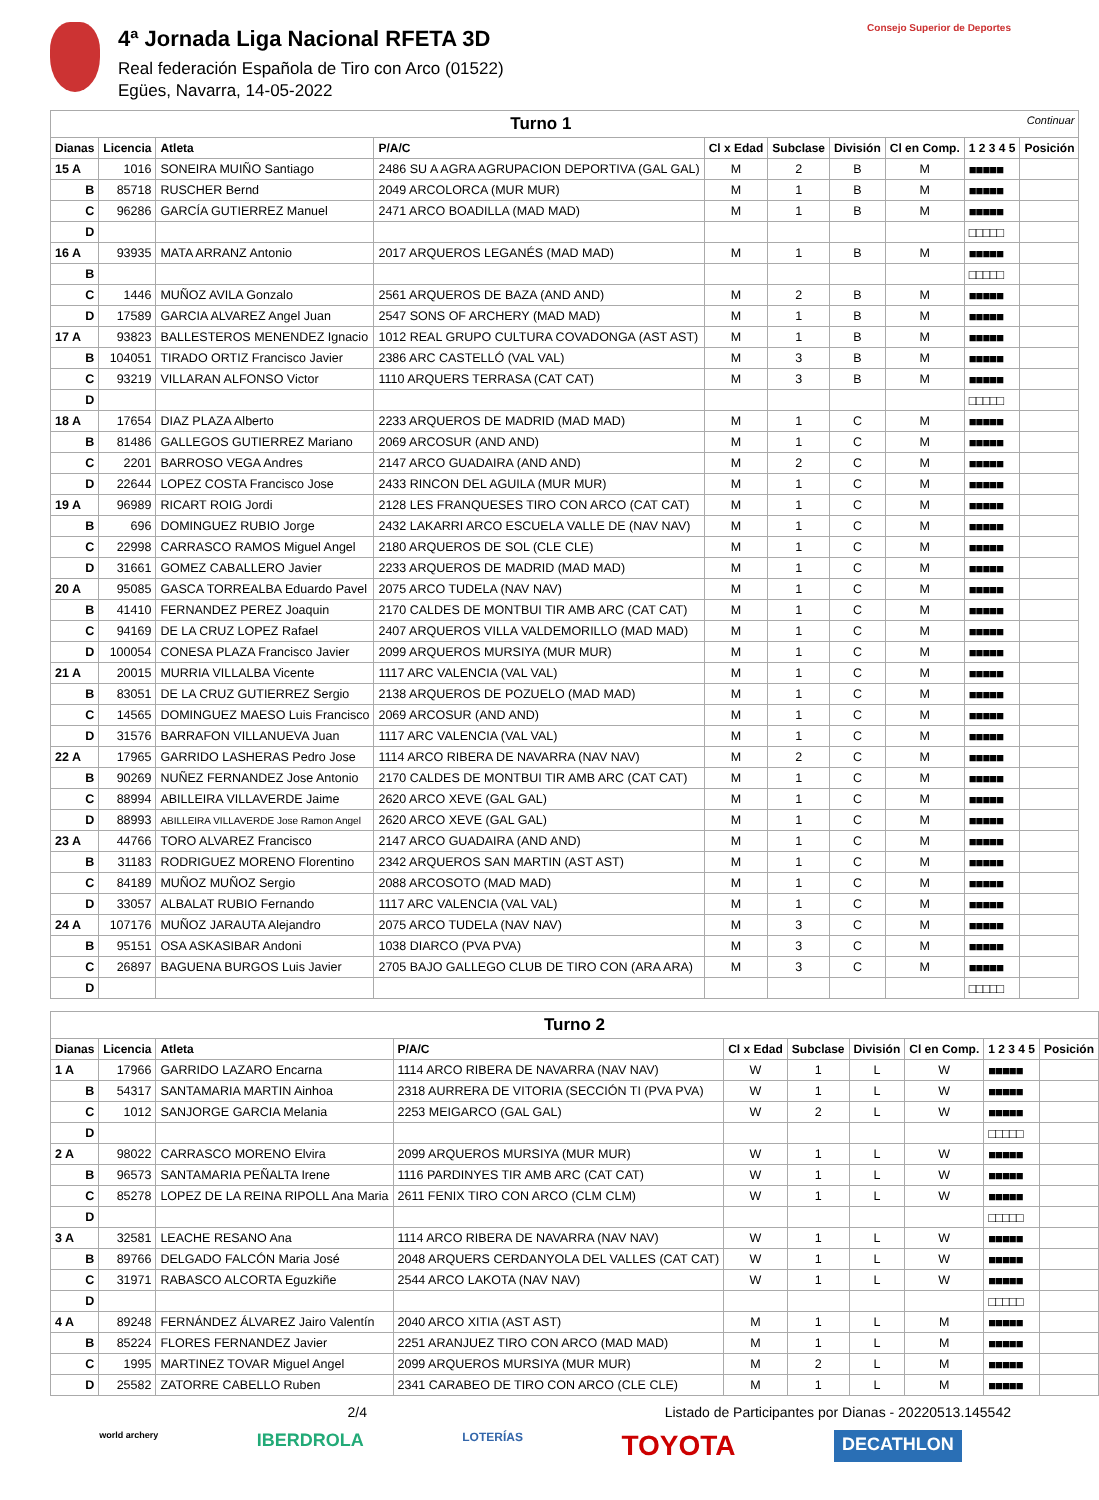4ª Jornada Liga Nacional RFETA 3D
Real federación Española de Tiro con Arco (01522)
Egües, Navarra, 14-05-2022
Consejo Superior de Deportes
| Turno 1 Continuar | | | | | | | | | |
| Dianas | Licencia | Atleta | P/A/C | Cl x Edad | Subclase | División | Cl en Comp. | 1 2 3 4 5 | Posición |
| 15 A | 1016 | SONEIRA MUIÑO Santiago | 2486 SU A AGRA AGRUPACION DEPORTIVA (GAL GAL) | M | 2 | B | M | ■■■■■ | |
| B | 85718 | RUSCHER Bernd | 2049 ARCOLORCA (MUR MUR) | M | 1 | B | M | ■■■■■ | |
| C | 96286 | GARCÍA GUTIERREZ Manuel | 2471 ARCO BOADILLA (MAD MAD) | M | 1 | B | M | ■■■■■ | |
| D | | | | | | | | □□□□□ | |
| 16 A | 93935 | MATA ARRANZ Antonio | 2017 ARQUEROS LEGANÉS (MAD MAD) | M | 1 | B | M | ■■■■■ | |
| B | | | | | | | | □□□□□ | |
| C | 1446 | MUÑOZ AVILA Gonzalo | 2561 ARQUEROS DE BAZA (AND AND) | M | 2 | B | M | ■■■■■ | |
| D | 17589 | GARCIA ALVAREZ Angel Juan | 2547 SONS OF ARCHERY (MAD MAD) | M | 1 | B | M | ■■■■■ | |
| 17 A | 93823 | BALLESTEROS MENENDEZ Ignacio | 1012 REAL GRUPO CULTURA COVADONGA (AST AST) | M | 1 | B | M | ■■■■■ | |
| B | 104051 | TIRADO ORTIZ Francisco Javier | 2386 ARC CASTELLÓ (VAL VAL) | M | 3 | B | M | ■■■■■ | |
| C | 93219 | VILLARAN ALFONSO Victor | 1110 ARQUERS TERRASA (CAT CAT) | M | 3 | B | M | ■■■■■ | |
| D | | | | | | | | □□□□□ | |
| 18 A | 17654 | DIAZ PLAZA Alberto | 2233 ARQUEROS DE MADRID (MAD MAD) | M | 1 | C | M | ■■■■■ | |
| B | 81486 | GALLEGOS GUTIERREZ Mariano | 2069 ARCOSUR (AND AND) | M | 1 | C | M | ■■■■■ | |
| C | 2201 | BARROSO VEGA Andres | 2147 ARCO GUADAIRA (AND AND) | M | 2 | C | M | ■■■■■ | |
| D | 22644 | LOPEZ COSTA Francisco Jose | 2433 RINCON DEL AGUILA (MUR MUR) | M | 1 | C | M | ■■■■■ | |
| 19 A | 96989 | RICART ROIG Jordi | 2128 LES FRANQUESES TIRO CON ARCO (CAT CAT) | M | 1 | C | M | ■■■■■ | |
| B | 696 | DOMINGUEZ RUBIO Jorge | 2432 LAKARRI ARCO ESCUELA VALLE DE (NAV NAV) | M | 1 | C | M | ■■■■■ | |
| C | 22998 | CARRASCO RAMOS Miguel Angel | 2180 ARQUEROS DE SOL (CLE CLE) | M | 1 | C | M | ■■■■■ | |
| D | 31661 | GOMEZ CABALLERO Javier | 2233 ARQUEROS DE MADRID (MAD MAD) | M | 1 | C | M | ■■■■■ | |
| 20 A | 95085 | GASCA TORREALBA Eduardo Pavel | 2075 ARCO TUDELA (NAV NAV) | M | 1 | C | M | ■■■■■ | |
| B | 41410 | FERNANDEZ PEREZ Joaquin | 2170 CALDES DE MONTBUI TIR AMB ARC (CAT CAT) | M | 1 | C | M | ■■■■■ | |
| C | 94169 | DE LA CRUZ LOPEZ Rafael | 2407 ARQUEROS VILLA VALDEMORILLO (MAD MAD) | M | 1 | C | M | ■■■■■ | |
| D | 100054 | CONESA PLAZA Francisco Javier | 2099 ARQUEROS MURSIYA (MUR MUR) | M | 1 | C | M | ■■■■■ | |
| 21 A | 20015 | MURRIA VILLALBA Vicente | 1117 ARC VALENCIA (VAL VAL) | M | 1 | C | M | ■■■■■ | |
| B | 83051 | DE LA CRUZ GUTIERREZ Sergio | 2138 ARQUEROS DE POZUELO (MAD MAD) | M | 1 | C | M | ■■■■■ | |
| C | 14565 | DOMINGUEZ MAESO Luis Francisco | 2069 ARCOSUR (AND AND) | M | 1 | C | M | ■■■■■ | |
| D | 31576 | BARRAFON VILLANUEVA Juan | 1117 ARC VALENCIA (VAL VAL) | M | 1 | C | M | ■■■■■ | |
| 22 A | 17965 | GARRIDO LASHERAS Pedro Jose | 1114 ARCO RIBERA DE NAVARRA (NAV NAV) | M | 2 | C | M | ■■■■■ | |
| B | 90269 | NUÑEZ FERNANDEZ Jose Antonio | 2170 CALDES DE MONTBUI TIR AMB ARC (CAT CAT) | M | 1 | C | M | ■■■■■ | |
| C | 88994 | ABILLEIRA VILLAVERDE Jaime | 2620 ARCO XEVE (GAL GAL) | M | 1 | C | M | ■■■■■ | |
| D | 88993 | ABILLEIRA VILLAVERDE Jose Ramon Angel | 2620 ARCO XEVE (GAL GAL) | M | 1 | C | M | ■■■■■ | |
| 23 A | 44766 | TORO ALVAREZ Francisco | 2147 ARCO GUADAIRA (AND AND) | M | 1 | C | M | ■■■■■ | |
| B | 31183 | RODRIGUEZ MORENO Florentino | 2342 ARQUEROS SAN MARTIN (AST AST) | M | 1 | C | M | ■■■■■ | |
| C | 84189 | MUÑOZ MUÑOZ Sergio | 2088 ARCOSOTO (MAD MAD) | M | 1 | C | M | ■■■■■ | |
| D | 33057 | ALBALAT RUBIO Fernando | 1117 ARC VALENCIA (VAL VAL) | M | 1 | C | M | ■■■■■ | |
| 24 A | 107176 | MUÑOZ JARAUTA Alejandro | 2075 ARCO TUDELA (NAV NAV) | M | 3 | C | M | ■■■■■ | |
| B | 95151 | OSA ASKASIBAR Andoni | 1038 DIARCO (PVA PVA) | M | 3 | C | M | ■■■■■ | |
| C | 26897 | BAGUENA BURGOS Luis Javier | 2705 BAJO GALLEGO CLUB DE TIRO CON (ARA ARA) | M | 3 | C | M | ■■■■■ | |
| D | | | | | | | | □□□□□ | |
| Turno 2 | | | | | | | | | |
| Dianas | Licencia | Atleta | P/A/C | Cl x Edad | Subclase | División | Cl en Comp. | 1 2 3 4 5 | Posición |
| 1 A | 17966 | GARRIDO LAZARO Encarna | 1114 ARCO RIBERA DE NAVARRA (NAV NAV) | W | 1 | L | W | ■■■■■ | |
| B | 54317 | SANTAMARIA MARTIN Ainhoa | 2318 AURRERA DE VITORIA (SECCIÓN TI (PVA PVA) | W | 1 | L | W | ■■■■■ | |
| C | 1012 | SANJORGE GARCIA Melania | 2253 MEIGARCO (GAL GAL) | W | 2 | L | W | ■■■■■ | |
| D | | | | | | | | □□□□□ | |
| 2 A | 98022 | CARRASCO MORENO Elvira | 2099 ARQUEROS MURSIYA (MUR MUR) | W | 1 | L | W | ■■■■■ | |
| B | 96573 | SANTAMARIA PEÑALTA Irene | 1116 PARDINYES TIR AMB ARC (CAT CAT) | W | 1 | L | W | ■■■■■ | |
| C | 85278 | LOPEZ DE LA REINA RIPOLL Ana Maria | 2611 FENIX TIRO CON ARCO (CLM CLM) | W | 1 | L | W | ■■■■■ | |
| D | | | | | | | | □□□□□ | |
| 3 A | 32581 | LEACHE RESANO Ana | 1114 ARCO RIBERA DE NAVARRA (NAV NAV) | W | 1 | L | W | ■■■■■ | |
| B | 89766 | DELGADO FALCÓN Maria José | 2048 ARQUERS CERDANYOLA DEL VALLES (CAT CAT) | W | 1 | L | W | ■■■■■ | |
| C | 31971 | RABASCO ALCORTA Eguzkiñe | 2544 ARCO LAKOTA (NAV NAV) | W | 1 | L | W | ■■■■■ | |
| D | | | | | | | | □□□□□ | |
| 4 A | 89248 | FERNÁNDEZ ÁLVAREZ Jairo Valentín | 2040 ARCO XITIA (AST AST) | M | 1 | L | M | ■■■■■ | |
| B | 85224 | FLORES FERNANDEZ Javier | 2251 ARANJUEZ TIRO CON ARCO (MAD MAD) | M | 1 | L | M | ■■■■■ | |
| C | 1995 | MARTINEZ TOVAR Miguel Angel | 2099 ARQUEROS MURSIYA (MUR MUR) | M | 2 | L | M | ■■■■■ | |
| D | 25582 | ZATORRE CABELLO Ruben | 2341 CARABEO DE TIRO CON ARCO (CLE CLE) | M | 1 | L | M | ■■■■■ | |
2/4 Listado de Participantes por Dianas - 20220513.145542
world archery IBERDROLA LOTERÍAS TOYOTA DECATHLON